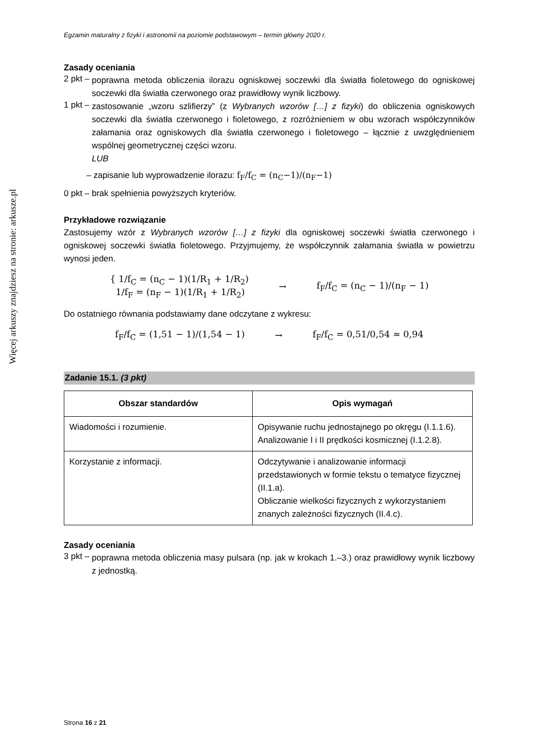Więcej arkuszy znajdziesz na stronie: arkusze.pl
Egzamin maturalny z fizyki i astronomii na poziomie podstawowym – termin główny 2020 r.
Zasady oceniania
2 pkt –
poprawna metoda obliczenia ilorazu ogniskowej soczewki dla światła fioletowego do ogniskowej soczewki dla światła czerwonego oraz prawidłowy wynik liczbowy.
1 pkt –
zastosowanie „wzoru szlifierzy” (z Wybranych wzorów […] z fizyki) do obliczenia ogniskowych soczewki dla światła czerwonego i fioletowego, z rozróżnieniem w obu wzorach współczynników załamania oraz ogniskowych dla światła czerwonego i fioletowego – łącznie z uwzględnieniem wspólnej geometrycznej części wzoru.
LUB
– zapisanie lub wyprowadzenie ilorazu: f<sub>F</sub>/f<sub>C</sub> = (n<sub>C</sub>−1)/(n<sub>F</sub>−1)
0 pkt – brak spełnienia powyższych kryteriów.
Przykładowe rozwiązanie
Zastosujemy wzór z Wybranych wzorów […] z fizyki dla ogniskowej soczewki światła czerwonego i ogniskowej soczewki światła fioletowego. Przyjmujemy, że współczynnik załamania światła w powietrzu wynosi jeden.
{ 1/f<sub>C</sub> = (n<sub>C</sub> − 1)(1/R<sub>1</sub> + 1/R<sub>2</sub>)
1/f<sub>F</sub> = (n<sub>F</sub> − 1)(1/R<sub>1</sub> + 1/R<sub>2</sub>)
→ f<sub>F</sub>/f<sub>C</sub> = (n<sub>C</sub> − 1)/(n<sub>F</sub> − 1)
Do ostatniego równania podstawiamy dane odczytane z wykresu:
f<sub>F</sub>/f<sub>C</sub> = (1,51 − 1)/(1,54 − 1) → f<sub>F</sub>/f<sub>C</sub> = 0,51/0,54 ≈ 0,94
Zadanie 15.1. (3 pkt)
| Obszar standardów | Opis wymagań |
| --- | --- |
| Wiadomości i rozumienie. | Opisywanie ruchu jednostajnego po okręgu (I.1.1.6). Analizowanie I i II prędkości kosmicznej (I.1.2.8). |
| Korzystanie z informacji. | Odczytywanie i analizowanie informacji przedstawionych w formie tekstu o tematyce fizycznej (II.1.a). Obliczanie wielkości fizycznych z wykorzystaniem znanych zależności fizycznych (II.4.c). |
Zasady oceniania
3 pkt –
poprawna metoda obliczenia masy pulsara (np. jak w krokach 1.–3.) oraz prawidłowy wynik liczbowy z jednostką.
Strona 16 z 21